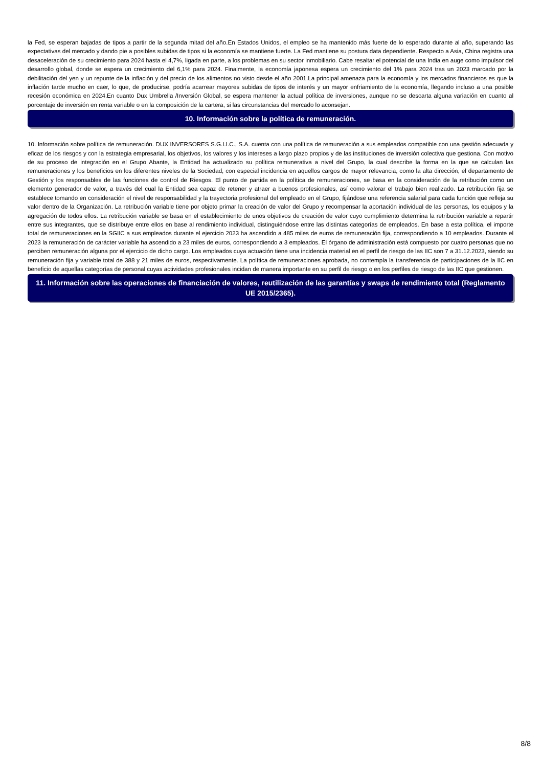la Fed, se esperan bajadas de tipos a partir de la segunda mitad del año.En Estados Unidos, el empleo se ha mantenido más fuerte de lo esperado durante al año, superando las expectativas del mercado y dando pie a posibles subidas de tipos si la economía se mantiene fuerte. La Fed mantiene su postura data dependiente. Respecto a Asia, China registra una desaceleración de su crecimiento para 2024 hasta el 4,7%, ligada en parte, a los problemas en su sector inmobiliario. Cabe resaltar el potencial de una India en auge como impulsor del desarrollo global, donde se espera un crecimiento del 6,1% para 2024. Finalmente, la economía japonesa espera un crecimiento del 1% para 2024 tras un 2023 marcado por la debilitación del yen y un repunte de la inflación y del precio de los alimentos no visto desde el año 2001.La principal amenaza para la economía y los mercados financieros es que la inflación tarde mucho en caer, lo que, de producirse, podría acarrear mayores subidas de tipos de interés y un mayor enfriamiento de la economía, llegando incluso a una posible recesión económica en 2024.En cuanto Dux Umbrella /Inversión Global, se espera mantener la actual política de inversiones, aunque no se descarta alguna variación en cuanto al porcentaje de inversión en renta variable o en la composición de la cartera, si las circunstancias del mercado lo aconsejan.
10. Información sobre la política de remuneración.
10. Información sobre política de remuneración. DUX INVERSORES S.G.I.I.C., S.A. cuenta con una política de remuneración a sus empleados compatible con una gestión adecuada y eficaz de los riesgos y con la estrategia empresarial, los objetivos, los valores y los intereses a largo plazo propios y de las instituciones de inversión colectiva que gestiona. Con motivo de su proceso de integración en el Grupo Abante, la Entidad ha actualizado su política remunerativa a nivel del Grupo, la cual describe la forma en la que se calculan las remuneraciones y los beneficios en los diferentes niveles de la Sociedad, con especial incidencia en aquellos cargos de mayor relevancia, como la alta dirección, el departamento de Gestión y los responsables de las funciones de control de Riesgos. El punto de partida en la política de remuneraciones, se basa en la consideración de la retribución como un elemento generador de valor, a través del cual la Entidad sea capaz de retener y atraer a buenos profesionales, así como valorar el trabajo bien realizado. La retribución fija se establece tomando en consideración el nivel de responsabilidad y la trayectoria profesional del empleado en el Grupo, fijándose una referencia salarial para cada función que refleja su valor dentro de la Organización. La retribución variable tiene por objeto primar la creación de valor del Grupo y recompensar la aportación individual de las personas, los equipos y la agregación de todos ellos. La retribución variable se basa en el establecimiento de unos objetivos de creación de valor cuyo cumplimiento determina la retribución variable a repartir entre sus integrantes, que se distribuye entre ellos en base al rendimiento individual, distinguiéndose entre las distintas categorías de empleados. En base a esta política, el importe total de remuneraciones en la SGIIC a sus empleados durante el ejercicio 2023 ha ascendido a 485 miles de euros de remuneración fija, correspondiendo a 10 empleados. Durante el 2023 la remuneración de carácter variable ha ascendido a 23 miles de euros, correspondiendo a 3 empleados. El órgano de administración está compuesto por cuatro personas que no perciben remuneración alguna por el ejercicio de dicho cargo. Los empleados cuya actuación tiene una incidencia material en el perfil de riesgo de las IIC son 7 a 31.12.2023, siendo su remuneración fija y variable total de 388 y 21 miles de euros, respectivamente. La política de remuneraciones aprobada, no contempla la transferencia de participaciones de la IIC en beneficio de aquellas categorías de personal cuyas actividades profesionales incidan de manera importante en su perfil de riesgo o en los perfiles de riesgo de las IIC que gestionen.
11. Información sobre las operaciones de financiación de valores, reutilización de las garantías y swaps de rendimiento total (Reglamento UE 2015/2365).
8/8